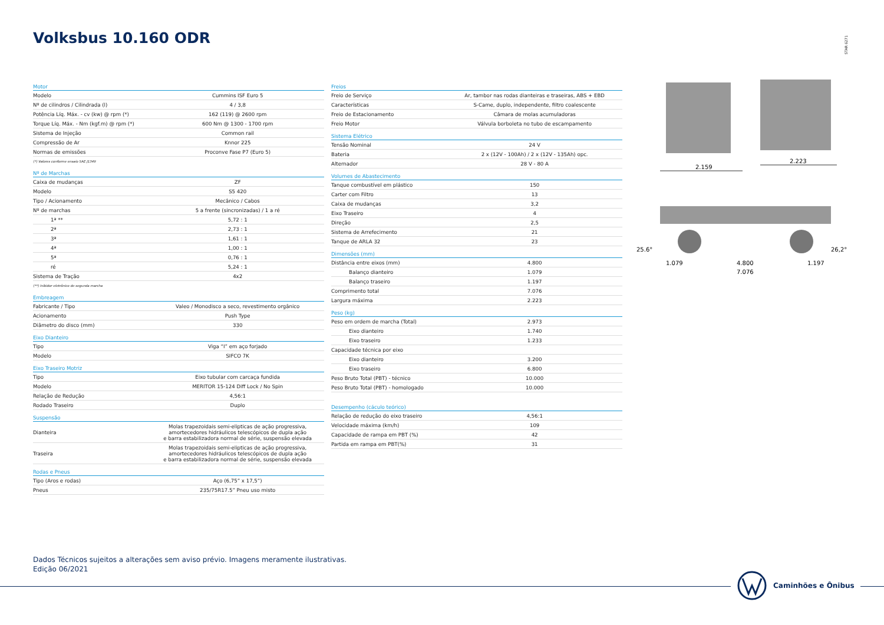Volksbus 10.160 ODR
STAR 6271
| Motor | |
| --- | --- |
| Modelo | Cummins ISF Euro 5 |
| Nº de cilindros / Cilindrada (l) | 4 / 3,8 |
| Potência Líq. Máx. - cv (kw) @ rpm (*) | 162 (119) @ 2600 rpm |
| Torque Líq. Máx. - Nm (kgf.m) @ rpm (*) | 600 Nm @ 1300 - 1700 rpm |
| Sistema de Injeção | Common rail |
| Compressão de Ar | Knnor 225 |
| Normas de emissões | Proconve Fase P7 (Euro 5) |
| (*) Valores conforme ensaio SAE J1349 | |
| Nº de Marchas | |
| Caixa de mudanças | ZF |
| Modelo | S5 420 |
| Tipo / Acionamento | Mecânico / Cabos |
| Nº de marchas | 5 a frente (sincronizadas) / 1 a ré |
| 1ª ** | 5,72 : 1 |
| 2ª | 2,73 : 1 |
| 3ª | 1,61 : 1 |
| 4ª | 1,00 : 1 |
| 5ª | 0,76 : 1 |
| ré | 5,24 : 1 |
| Sistema de Tração | 4x2 |
| (**) Inibidor eletrônico de segunda marcha | |
| Embreagem | |
| Fabricante / Tipo | Valeo / Monodisco a seco, revestimento orgânico |
| Acionamento | Push Type |
| Diâmetro do disco (mm) | 330 |
| Eixo Dianteiro | |
| Tipo | Viga “I” em aço forjado |
| Modelo | SIFCO 7K |
| Eixo Traseiro Motriz | |
| Tipo | Eixo tubular com carcaça fundida |
| Modelo | MERITOR 15-124 Diff Lock / No Spin |
| Relação de Redução | 4,56:1 |
| Rodado Traseiro | Duplo |
| Suspensão | |
| Dianteira | Molas trapezoidais semi-elipticas de ação progressiva, amortecedores hidráulicos telescópicos de dupla ação e barra estabilizadora normal de série, suspensão elevada |
| Traseira | Molas trapezoidais semi-elipticas de ação progressiva, amortecedores hidráulicos telescópicos de dupla ação e barra estabilizadora normal de série, suspensão elevada |
| Rodas e Pneus | |
| Tipo (Aros e rodas) | Aço (6,75” x 17,5”) |
| Pneus | 235/75R17.5” Pneu uso misto |
| Freios | |
| --- | --- |
| Freio de Serviço | Ar, tambor nas rodas dianteiras e traseiras, ABS + EBD |
| Características | S-Came, duplo, independente, filtro coalescente |
| Freio de Estacionamento | Câmara de molas acumuladoras |
| Freio Motor | Válvula borboleta no tubo de escampamento |
| Sistema Elétrico | |
| Tensão Nominal | 24 V |
| Bateria | 2 x (12V - 100Ah) / 2 x (12V - 135Ah) opc. |
| Alternador | 28 V - 80 A |
| Volumes de Abastecimento | |
| Tanque combustível em plástico | 150 |
| Carter com Filtro | 13 |
| Caixa de mudanças | 3,2 |
| Eixo Traseiro | 4 |
| Direção | 2,5 |
| Sistema de Arrefecimento | 21 |
| Tanque de ARLA 32 | 23 |
| Dimensões (mm) | |
| Distância entre eixos (mm) | 4.800 |
| Balanço dianteiro | 1.079 |
| Balanço traseiro | 1.197 |
| Comprimento total | 7.076 |
| Largura máxima | 2.223 |
| Peso (kg) | |
| Peso em ordem de marcha (Total) | 2.973 |
| Eixo dianteiro | 1.740 |
| Eixo traseiro | 1.233 |
| Capacidade técnica por eixo | |
| Eixo dianteiro | 3.200 |
| Eixo traseiro | 6.800 |
| Peso Bruto Total (PBT) - técnico | 10.000 |
| Peso Bruto Total (PBT) - homologado | 10.000 |
| Desempenho (cáculo teórico) | |
| Relação de redução do eixo traseiro | 4,56:1 |
| Velocidade máxima (km/h) | 109 |
| Capacidade de rampa em PBT (%) | 42 |
| Partida em rampa em PBT(%) | 31 |
2.159
2.223
25.6°
26,2°
1.079
4.800
1.197
7.076
Dados Técnicos sujeitos a alterações sem aviso prévio. Imagens meramente ilustrativas.
Edição 06/2021
Caminhões e Ônibus